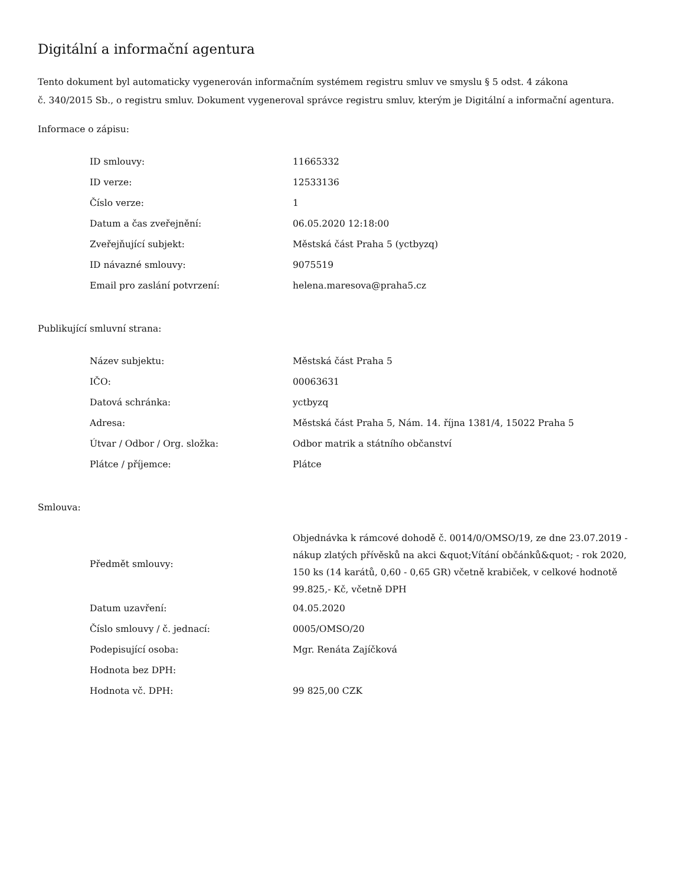Digitální a informační agentura
Tento dokument byl automaticky vygenerován informačním systémem registru smluv ve smyslu § 5 odst. 4 zákona
č. 340/2015 Sb., o registru smluv. Dokument vygeneroval správce registru smluv, kterým je Digitální a informační agentura.
Informace o zápisu:
| ID smlouvy: | 11665332 |
| ID verze: | 12533136 |
| Číslo verze: | 1 |
| Datum a čas zveřejnění: | 06.05.2020 12:18:00 |
| Zveřejňující subjekt: | Městská část Praha 5 (yctbyzq) |
| ID návazné smlouvy: | 9075519 |
| Email pro zaslání potvrzení: | helena.maresova@praha5.cz |
Publikující smluvní strana:
| Název subjektu: | Městská část Praha 5 |
| IČO: | 00063631 |
| Datová schránka: | yctbyzq |
| Adresa: | Městská část Praha 5, Nám. 14. října 1381/4, 15022 Praha 5 |
| Útvar / Odbor / Org. složka: | Odbor matrik a státního občanství |
| Plátce / příjemce: | Plátce |
Smlouva:
| Předmět smlouvy: | Objednávka k rámcové dohodě č. 0014/0/OMSO/19, ze dne 23.07.2019 - nákup zlatých přívěsků na akci &quot;Vítání občánků&quot; - rok 2020, 150 ks (14 karátů, 0,60 - 0,65 GR) včetně krabiček, v celkové hodnotě 99.825,- Kč, včetně DPH |
| Datum uzavření: | 04.05.2020 |
| Číslo smlouvy / č. jednací: | 0005/OMSO/20 |
| Podepisující osoba: | Mgr. Renáta Zajíčková |
| Hodnota bez DPH: | |
| Hodnota vč. DPH: | 99 825,00 CZK |